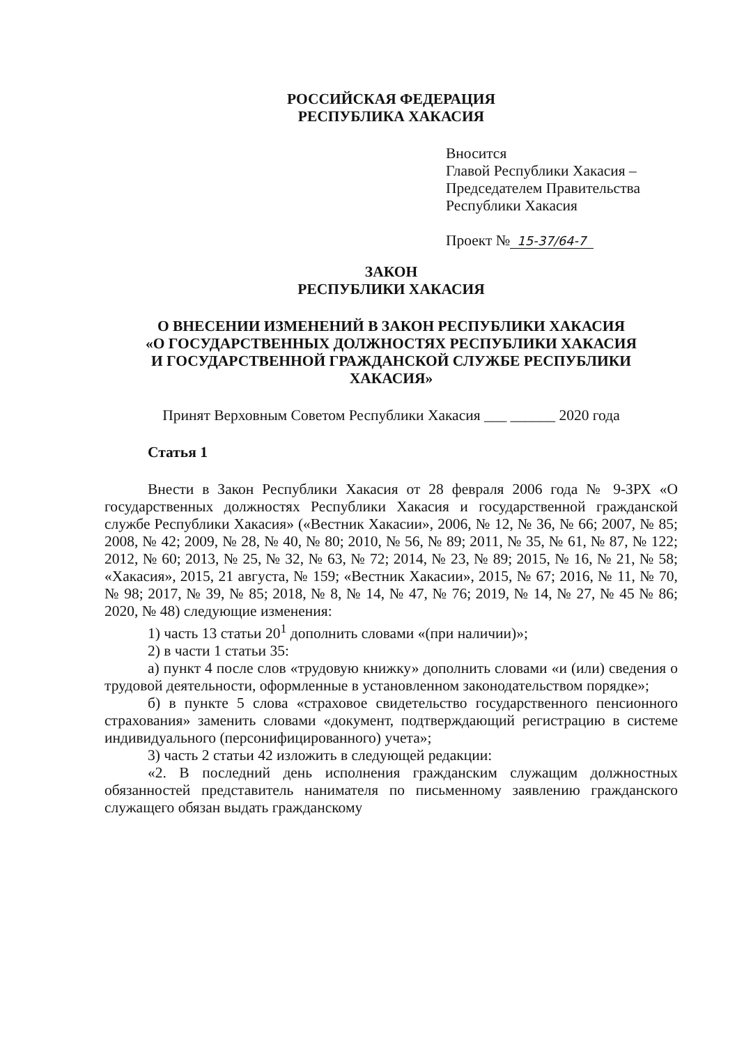РОССИЙСКАЯ ФЕДЕРАЦИЯ
РЕСПУБЛИКА ХАКАСИЯ
Вносится
Главой Республики Хакасия –
Председателем Правительства
Республики Хакасия
Проект № 15-37/64-7
ЗАКОН
РЕСПУБЛИКИ ХАКАСИЯ
О ВНЕСЕНИИ ИЗМЕНЕНИЙ В ЗАКОН РЕСПУБЛИКИ ХАКАСИЯ
«О ГОСУДАРСТВЕННЫХ ДОЛЖНОСТЯХ РЕСПУБЛИКИ ХАКАСИЯ
И ГОСУДАРСТВЕННОЙ ГРАЖДАНСКОЙ СЛУЖБЕ РЕСПУБЛИКИ
ХАКАСИЯ»
Принят Верховным Советом Республики Хакасия ___ ______ 2020 года
Статья 1
Внести в Закон Республики Хакасия от 28 февраля 2006 года № 9-ЗРХ «О государственных должностях Республики Хакасия и государственной гражданской службе Республики Хакасия» («Вестник Хакасии», 2006, № 12, № 36, № 66; 2007, № 85; 2008, № 42; 2009, № 28, № 40, № 80; 2010, № 56, № 89; 2011, № 35, № 61, № 87, № 122; 2012, № 60; 2013, № 25, № 32, № 63, № 72; 2014, № 23, № 89; 2015, № 16, № 21, № 58; «Хакасия», 2015, 21 августа, № 159; «Вестник Хакасии», 2015, № 67; 2016, № 11, № 70, № 98; 2017, № 39, № 85; 2018, № 8, № 14, № 47, № 76; 2019, № 14, № 27, № 45 № 86; 2020, № 48) следующие изменения:
1) часть 13 статьи 20<sup>1</sup> дополнить словами «(при наличии)»;
2) в части 1 статьи 35:
а) пункт 4 после слов «трудовую книжку» дополнить словами «и (или) сведения о трудовой деятельности, оформленные в установленном законодательством порядке»;
б) в пункте 5 слова «страховое свидетельство государственного пенсионного страхования» заменить словами «документ, подтверждающий регистрацию в системе индивидуального (персонифицированного) учета»;
3) часть 2 статьи 42 изложить в следующей редакции:
«2. В последний день исполнения гражданским служащим должностных обязанностей представитель нанимателя по письменному заявлению гражданского служащего обязан выдать гражданскому